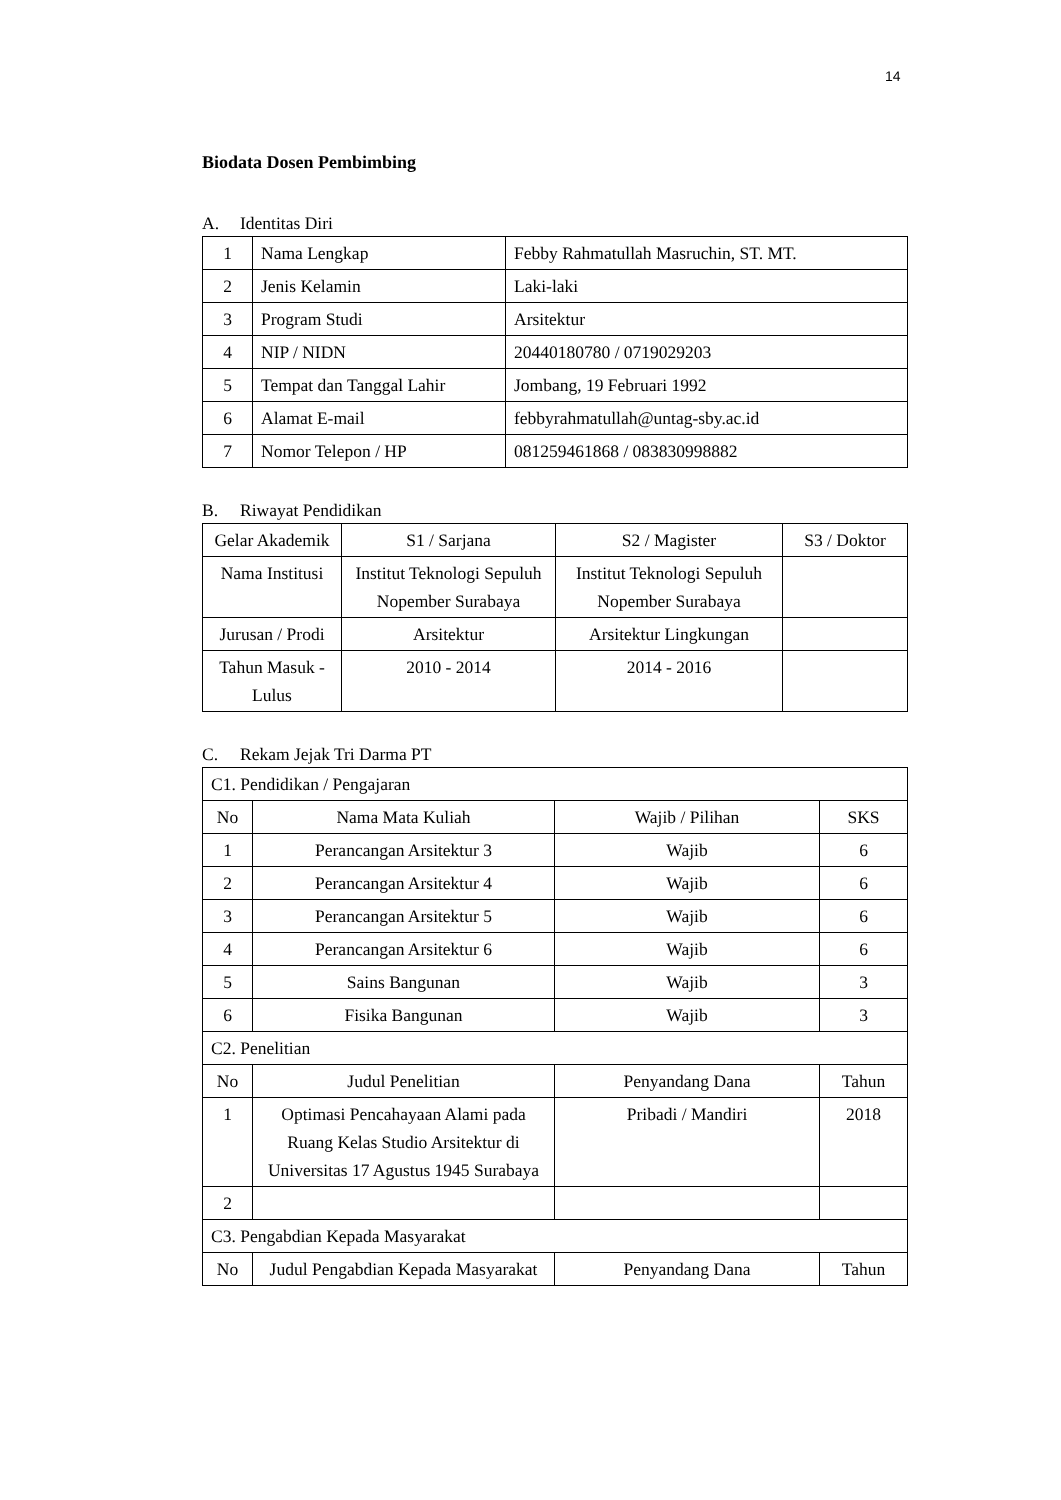14
Biodata Dosen Pembimbing
A. Identitas Diri
| 1 | Nama Lengkap | Febby Rahmatullah Masruchin, ST. MT. |
| 2 | Jenis Kelamin | Laki-laki |
| 3 | Program Studi | Arsitektur |
| 4 | NIP / NIDN | 20440180780 / 0719029203 |
| 5 | Tempat dan Tanggal Lahir | Jombang, 19 Februari 1992 |
| 6 | Alamat E-mail | febbyrahmatullah@untag-sby.ac.id |
| 7 | Nomor Telepon / HP | 081259461868 / 083830998882 |
B. Riwayat Pendidikan
| Gelar Akademik | S1 / Sarjana | S2 / Magister | S3 / Doktor |
| Nama Institusi | Institut Teknologi Sepuluh Nopember Surabaya | Institut Teknologi Sepuluh Nopember Surabaya | |
| Jurusan / Prodi | Arsitektur | Arsitektur Lingkungan | |
| Tahun Masuk - Lulus | 2010 - 2014 | 2014 - 2016 | |
C. Rekam Jejak Tri Darma PT
| C1. Pendidikan / Pengajaran | | | |
| No | Nama Mata Kuliah | Wajib / Pilihan | SKS |
| 1 | Perancangan Arsitektur 3 | Wajib | 6 |
| 2 | Perancangan Arsitektur 4 | Wajib | 6 |
| 3 | Perancangan Arsitektur 5 | Wajib | 6 |
| 4 | Perancangan Arsitektur 6 | Wajib | 6 |
| 5 | Sains Bangunan | Wajib | 3 |
| 6 | Fisika Bangunan | Wajib | 3 |
| C2. Penelitian | | | |
| No | Judul Penelitian | Penyandang Dana | Tahun |
| 1 | Optimasi Pencahayaan Alami pada Ruang Kelas Studio Arsitektur di Universitas 17 Agustus 1945 Surabaya | Pribadi / Mandiri | 2018 |
| 2 | | | |
| C3. Pengabdian Kepada Masyarakat | | | |
| No | Judul Pengabdian Kepada Masyarakat | Penyandang Dana | Tahun |